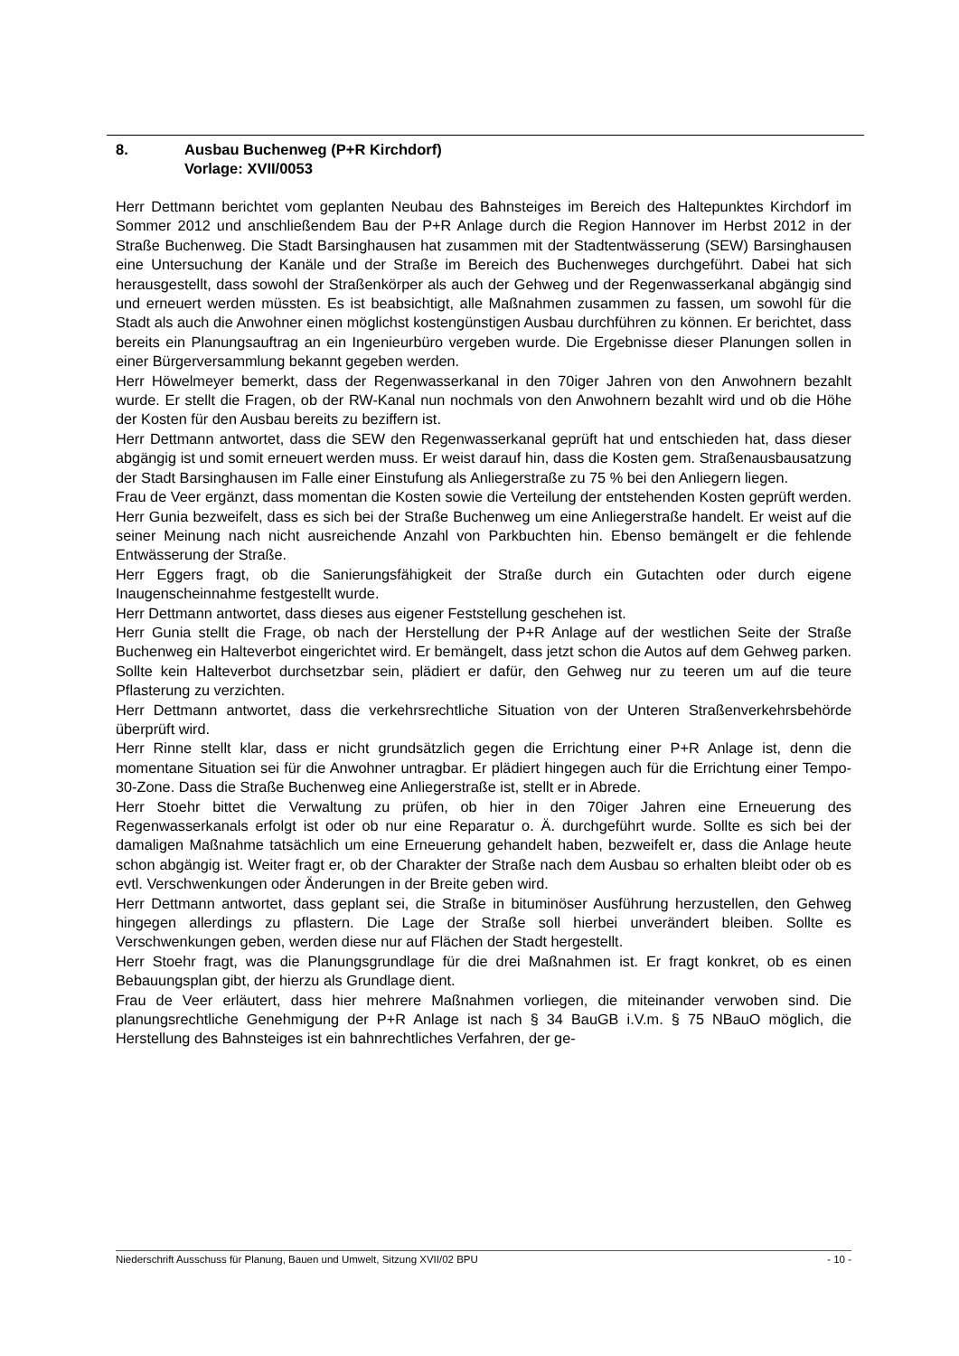8. Ausbau Buchenweg (P+R Kirchdorf)
Vorlage: XVII/0053
Herr Dettmann berichtet vom geplanten Neubau des Bahnsteiges im Bereich des Haltepunktes Kirchdorf im Sommer 2012 und anschließendem Bau der P+R Anlage durch die Region Hannover im Herbst 2012 in der Straße Buchenweg. Die Stadt Barsinghausen hat zusammen mit der Stadtentwässerung (SEW) Barsinghausen eine Untersuchung der Kanäle und der Straße im Bereich des Buchenweges durchgeführt. Dabei hat sich herausgestellt, dass sowohl der Straßenkörper als auch der Gehweg und der Regenwasserkanal abgängig sind und erneuert werden müssten. Es ist beabsichtigt, alle Maßnahmen zusammen zu fassen, um sowohl für die Stadt als auch die Anwohner einen möglichst kostengünstigen Ausbau durchführen zu können. Er berichtet, dass bereits ein Planungsauftrag an ein Ingenieurbüro vergeben wurde. Die Ergebnisse dieser Planungen sollen in einer Bürgerversammlung bekannt gegeben werden.
Herr Höwelmeyer bemerkt, dass der Regenwasserkanal in den 70iger Jahren von den Anwohnern bezahlt wurde. Er stellt die Fragen, ob der RW-Kanal nun nochmals von den Anwohnern bezahlt wird und ob die Höhe der Kosten für den Ausbau bereits zu beziffern ist.
Herr Dettmann antwortet, dass die SEW den Regenwasserkanal geprüft hat und entschieden hat, dass dieser abgängig ist und somit erneuert werden muss. Er weist darauf hin, dass die Kosten gem. Straßenausbausatzung der Stadt Barsinghausen im Falle einer Einstufung als Anliegerstraße zu 75 % bei den Anliegern liegen.
Frau de Veer ergänzt, dass momentan die Kosten sowie die Verteilung der entstehenden Kosten geprüft werden. Herr Gunia bezweifelt, dass es sich bei der Straße Buchenweg um eine Anliegerstraße handelt. Er weist auf die seiner Meinung nach nicht ausreichende Anzahl von Parkbuchten hin. Ebenso bemängelt er die fehlende Entwässerung der Straße.
Herr Eggers fragt, ob die Sanierungsfähigkeit der Straße durch ein Gutachten oder durch eigene Inaugenscheinnahme festgestellt wurde.
Herr Dettmann antwortet, dass dieses aus eigener Feststellung geschehen ist.
Herr Gunia stellt die Frage, ob nach der Herstellung der P+R Anlage auf der westlichen Seite der Straße Buchenweg ein Halteverbot eingerichtet wird. Er bemängelt, dass jetzt schon die Autos auf dem Gehweg parken. Sollte kein Halteverbot durchsetzbar sein, plädiert er dafür, den Gehweg nur zu teeren um auf die teure Pflasterung zu verzichten.
Herr Dettmann antwortet, dass die verkehrsrechtliche Situation von der Unteren Straßenverkehrsbehörde überprüft wird.
Herr Rinne stellt klar, dass er nicht grundsätzlich gegen die Errichtung einer P+R Anlage ist, denn die momentane Situation sei für die Anwohner untragbar. Er plädiert hingegen auch für die Errichtung einer Tempo-30-Zone. Dass die Straße Buchenweg eine Anliegerstraße ist, stellt er in Abrede.
Herr Stoehr bittet die Verwaltung zu prüfen, ob hier in den 70iger Jahren eine Erneuerung des Regenwasserkanals erfolgt ist oder ob nur eine Reparatur o. Ä. durchgeführt wurde. Sollte es sich bei der damaligen Maßnahme tatsächlich um eine Erneuerung gehandelt haben, bezweifelt er, dass die Anlage heute schon abgängig ist. Weiter fragt er, ob der Charakter der Straße nach dem Ausbau so erhalten bleibt oder ob es evtl. Verschwenkungen oder Änderungen in der Breite geben wird.
Herr Dettmann antwortet, dass geplant sei, die Straße in bituminöser Ausführung herzustellen, den Gehweg hingegen allerdings zu pflastern. Die Lage der Straße soll hierbei unverändert bleiben. Sollte es Verschwenkungen geben, werden diese nur auf Flächen der Stadt hergestellt.
Herr Stoehr fragt, was die Planungsgrundlage für die drei Maßnahmen ist. Er fragt konkret, ob es einen Bebauungsplan gibt, der hierzu als Grundlage dient.
Frau de Veer erläutert, dass hier mehrere Maßnahmen vorliegen, die miteinander verwoben sind. Die planungsrechtliche Genehmigung der P+R Anlage ist nach § 34 BauGB i.V.m. § 75 NBauO möglich, die Herstellung des Bahnsteiges ist ein bahnrechtliches Verfahren, der ge-
Niederschrift Ausschuss für Planung, Bauen und Umwelt, Sitzung XVII/02 BPU - 10 -